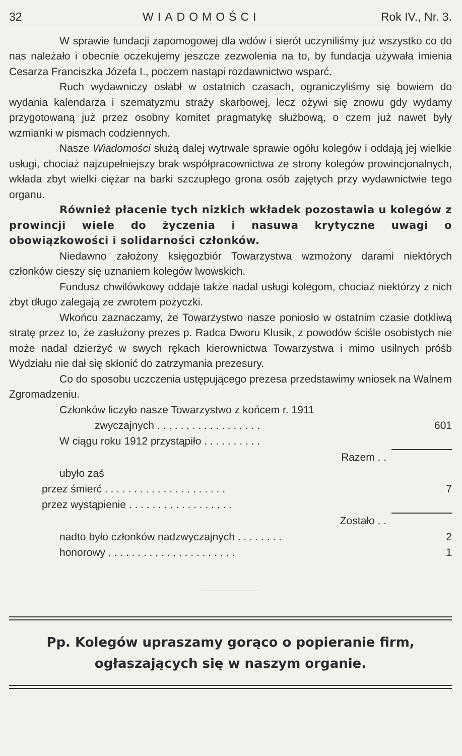32 WIADOMOŚCI Rok IV., Nr. 3.
W sprawie fundacji zapomogowej dla wdów i sierót uczyniliśmy już wszystko co do nas należało i obecnie oczekujemy jeszcze zezwolenia na to, by fundacja używała imienia Cesarza Franciszka Józefa I., poczem nastąpi rozdawnictwo wsparć.
Ruch wydawniczy osłabł w ostatnich czasach, ograniczyliśmy się bowiem do wydania kalendarza i szematyzmu straży skarbowej, lecz ożywi się znowu gdy wydamy przygotowaną już przez osobny komitet pragmatykę służbową, o czem już nawet były wzmianki w pismach codziennych.
Nasze Wiadomości służą dalej wytrwale sprawie ogółu kolegów i oddają jej wielkie usługi, chociaż najzupełniejszy brak współpracownictwa ze strony kolegów prowincjonalnych, wkłada zbyt wielki ciężar na barki szczupłego grona osób zajętych przy wydawnictwie tego organu.
Również płacenie tych nizkich wkładek pozostawia u kolegów z prowincji wiele do życzenia i nasuwa krytyczne uwagi o obowiązkowości i solidarności członków.
Niedawno założony księgozbiór Towarzystwa wzmożony darami niektórych członków cieszy się uznaniem kolegów lwowskich.
Fundusz chwilówkowy oddaje także nadal usługi kolegom, chociaż niektórzy z nich zbyt długo zalegają ze zwrotem pożyczki.
Wkońcu zaznaczamy, że Towarzystwo nasze poniosło w ostatnim czasie dotkliwą stratę przez to, że zasłużony prezes p. Radca Dworu Klusik, z powodów ściśle osobistych nie może nadal dzierżyć w swych rękach kierownictwa Towarzystwa i mimo usilnych próśb Wydziału nie dał się skłonić do zatrzymania prezesury.
Co do sposobu uczczenia ustępującego prezesa przedstawimy wniosek na Walnem Zgromadzeniu.
| Członków liczyło nasze Towarzystwo z końcem r. 1911 | |
| zwyczajnych . . . . . . . . . . . . . . . . . . | 601 |
| W ciągu roku 1912 przystąpiło . . . . . . . . . . | |
| Razem . . | |
| ubyło zaś | |
| przez śmierć . . . . . . . . . . . . . . . . . . . . . | 7 |
| przez wystąpienie . . . . . . . . . . . . . . . . . . | |
| Zostało . . | |
| nadto było członków nadzwyczajnych . . . . . . . . | 2 |
| honorowy . . . . . . . . . . . . . . . . . . . . . . | 1 |
Pp. Kolegów upraszamy gorąco o popieranie firm, ogłaszających się w naszym organie.